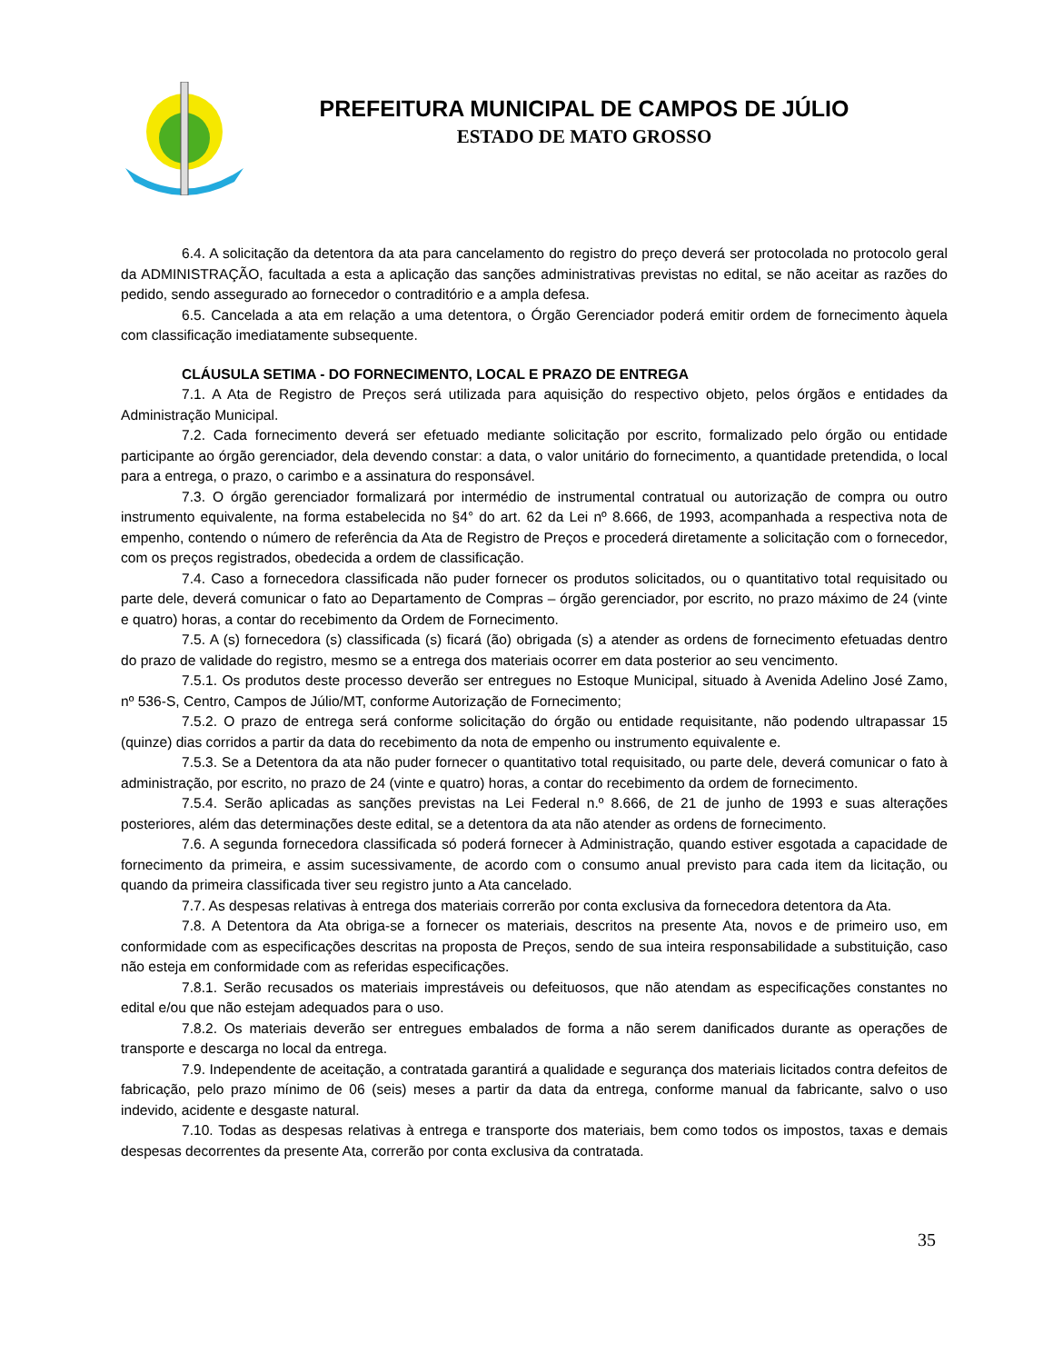PREFEITURA MUNICIPAL DE CAMPOS DE JÚLIO
ESTADO DE MATO GROSSO
6.4. A solicitação da detentora da ata para cancelamento do registro do preço deverá ser protocolada no protocolo geral da ADMINISTRAÇÃO, facultada a esta a aplicação das sanções administrativas previstas no edital, se não aceitar as razões do pedido, sendo assegurado ao fornecedor o contraditório e a ampla defesa.
6.5. Cancelada a ata em relação a uma detentora, o Órgão Gerenciador poderá emitir ordem de fornecimento àquela com classificação imediatamente subsequente.
CLÁUSULA SETIMA - DO FORNECIMENTO, LOCAL E PRAZO DE ENTREGA
7.1. A Ata de Registro de Preços será utilizada para aquisição do respectivo objeto, pelos órgãos e entidades da Administração Municipal.
7.2. Cada fornecimento deverá ser efetuado mediante solicitação por escrito, formalizado pelo órgão ou entidade participante ao órgão gerenciador, dela devendo constar: a data, o valor unitário do fornecimento, a quantidade pretendida, o local para a entrega, o prazo, o carimbo e a assinatura do responsável.
7.3. O órgão gerenciador formalizará por intermédio de instrumental contratual ou autorização de compra ou outro instrumento equivalente, na forma estabelecida no §4° do art. 62 da Lei nº 8.666, de 1993, acompanhada a respectiva nota de empenho, contendo o número de referência da Ata de Registro de Preços e procederá diretamente a solicitação com o fornecedor, com os preços registrados, obedecida a ordem de classificação.
7.4. Caso a fornecedora classificada não puder fornecer os produtos solicitados, ou o quantitativo total requisitado ou parte dele, deverá comunicar o fato ao Departamento de Compras – órgão gerenciador, por escrito, no prazo máximo de 24 (vinte e quatro) horas, a contar do recebimento da Ordem de Fornecimento.
7.5. A (s) fornecedora (s) classificada (s) ficará (ão) obrigada (s) a atender as ordens de fornecimento efetuadas dentro do prazo de validade do registro, mesmo se a entrega dos materiais ocorrer em data posterior ao seu vencimento.
7.5.1. Os produtos deste processo deverão ser entregues no Estoque Municipal, situado à Avenida Adelino José Zamo, nº 536-S, Centro, Campos de Júlio/MT, conforme Autorização de Fornecimento;
7.5.2. O prazo de entrega será conforme solicitação do órgão ou entidade requisitante, não podendo ultrapassar 15 (quinze) dias corridos a partir da data do recebimento da nota de empenho ou instrumento equivalente e.
7.5.3. Se a Detentora da ata não puder fornecer o quantitativo total requisitado, ou parte dele, deverá comunicar o fato à administração, por escrito, no prazo de 24 (vinte e quatro) horas, a contar do recebimento da ordem de fornecimento.
7.5.4. Serão aplicadas as sanções previstas na Lei Federal n.º 8.666, de 21 de junho de 1993 e suas alterações posteriores, além das determinações deste edital, se a detentora da ata não atender as ordens de fornecimento.
7.6. A segunda fornecedora classificada só poderá fornecer à Administração, quando estiver esgotada a capacidade de fornecimento da primeira, e assim sucessivamente, de acordo com o consumo anual previsto para cada item da licitação, ou quando da primeira classificada tiver seu registro junto a Ata cancelado.
7.7. As despesas relativas à entrega dos materiais correrão por conta exclusiva da fornecedora detentora da Ata.
7.8. A Detentora da Ata obriga-se a fornecer os materiais, descritos na presente Ata, novos e de primeiro uso, em conformidade com as especificações descritas na proposta de Preços, sendo de sua inteira responsabilidade a substituição, caso não esteja em conformidade com as referidas especificações.
7.8.1. Serão recusados os materiais imprestáveis ou defeituosos, que não atendam as especificações constantes no edital e/ou que não estejam adequados para o uso.
7.8.2. Os materiais deverão ser entregues embalados de forma a não serem danificados durante as operações de transporte e descarga no local da entrega.
7.9. Independente de aceitação, a contratada garantirá a qualidade e segurança dos materiais licitados contra defeitos de fabricação, pelo prazo mínimo de 06 (seis) meses a partir da data da entrega, conforme manual da fabricante, salvo o uso indevido, acidente e desgaste natural.
7.10. Todas as despesas relativas à entrega e transporte dos materiais, bem como todos os impostos, taxas e demais despesas decorrentes da presente Ata, correrão por conta exclusiva da contratada.
35